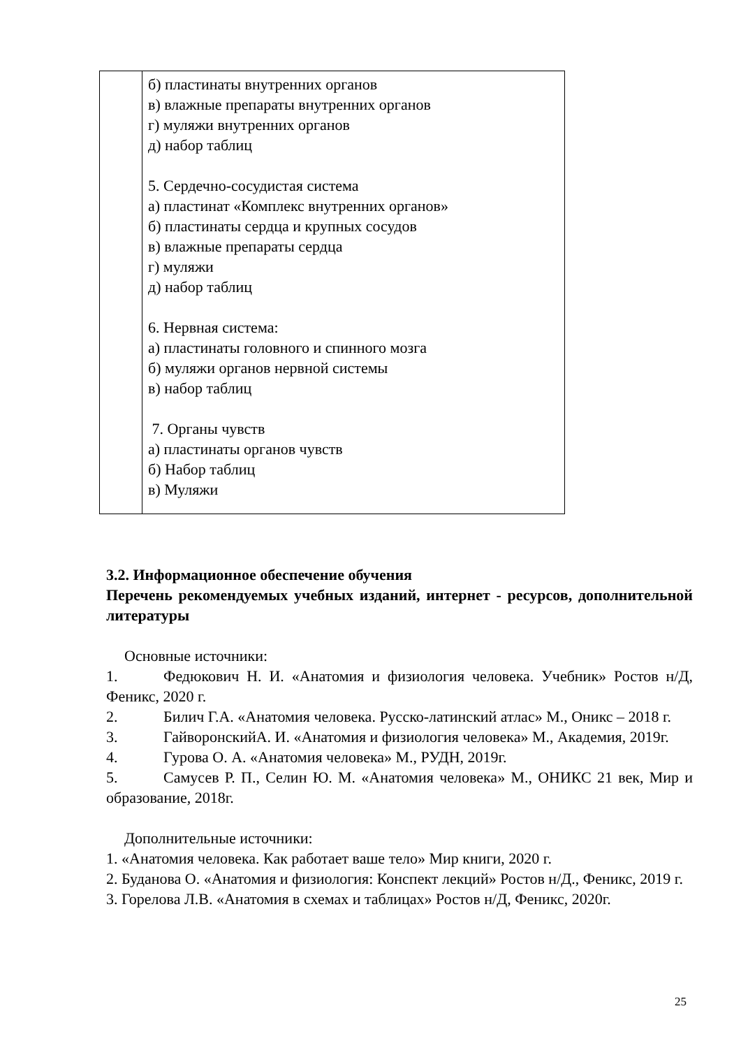| | б) пластинаты внутренних органов в) влажные препараты внутренних органов г) муляжи внутренних органов д) набор таблиц 5. Сердечно-сосудистая система а) пластинат «Комплекс внутренних органов» б) пластинаты сердца и крупных сосудов в) влажные препараты сердца г) муляжи д) набор таблиц 6. Нервная система: а) пластинаты головного и спинного мозга б) муляжи органов нервной системы в) набор таблиц 7. Органы чувств а) пластинаты органов чувств б) Набор таблиц в) Муляжи |
3.2. Информационное обеспечение обучения
Перечень рекомендуемых учебных изданий, интернет - ресурсов, дополнительной литературы
Основные источники:
1. Федюкович Н. И. «Анатомия и физиология человека. Учебник» Ростов н/Д, Феникс, 2020 г.
2. Билич Г.А. «Анатомия человека. Русско-латинский атлас» М., Оникс – 2018 г.
3. ГайворонскийА. И. «Анатомия и физиология человека» М., Академия, 2019г.
4. Гурова О. А. «Анатомия человека» М., РУДН, 2019г.
5. Самусев Р. П., Селин Ю. М. «Анатомия человека» М., ОНИКС 21 век, Мир и образование, 2018г.
Дополнительные источники:
1. «Анатомия человека. Как работает ваше тело» Мир книги, 2020 г.
2. Буданова О. «Анатомия и физиология: Конспект лекций» Ростов н/Д., Феникс, 2019 г.
3. Горелова Л.В. «Анатомия в схемах и таблицах» Ростов н/Д, Феникс, 2020г.
25